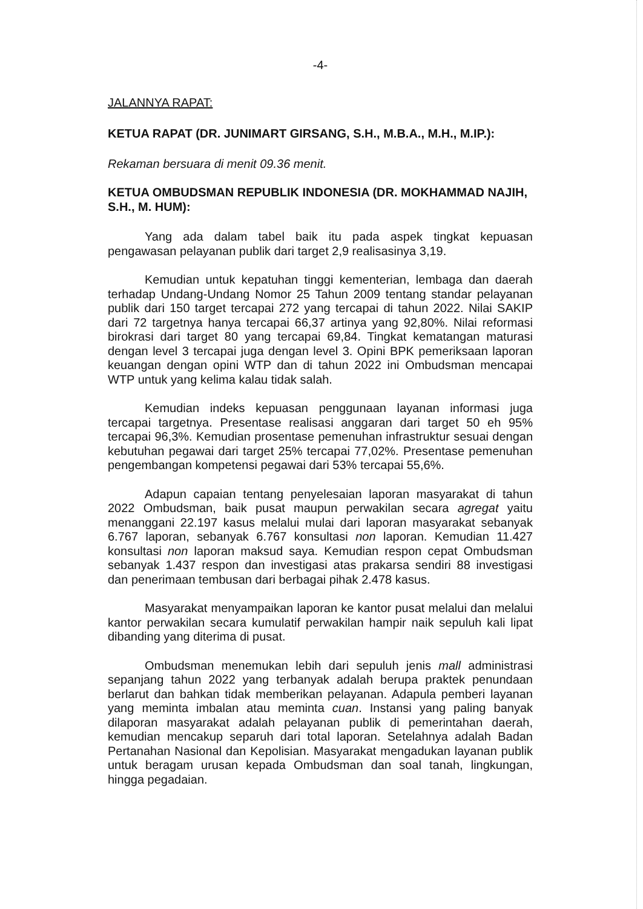-4-
JALANNYA RAPAT:
KETUA RAPAT (DR. JUNIMART GIRSANG, S.H., M.B.A., M.H., M.IP.):
Rekaman bersuara di menit 09.36 menit.
KETUA OMBUDSMAN REPUBLIK INDONESIA (DR. MOKHAMMAD NAJIH, S.H., M. HUM):
Yang ada dalam tabel baik itu pada aspek tingkat kepuasan pengawasan pelayanan publik dari target 2,9 realisasinya 3,19.
Kemudian untuk kepatuhan tinggi kementerian, lembaga dan daerah terhadap Undang-Undang Nomor 25 Tahun 2009 tentang standar pelayanan publik dari 150 target tercapai 272 yang tercapai di tahun 2022. Nilai SAKIP dari 72 targetnya hanya tercapai 66,37 artinya yang 92,80%. Nilai reformasi birokrasi dari target 80 yang tercapai 69,84. Tingkat kematangan maturasi dengan level 3 tercapai juga dengan level 3. Opini BPK pemeriksaan laporan keuangan dengan opini WTP dan di tahun 2022 ini Ombudsman mencapai WTP untuk yang kelima kalau tidak salah.
Kemudian indeks kepuasan penggunaan layanan informasi juga tercapai targetnya. Presentase realisasi anggaran dari target 50 eh 95% tercapai 96,3%. Kemudian prosentase pemenuhan infrastruktur sesuai dengan kebutuhan pegawai dari target 25% tercapai 77,02%. Presentase pemenuhan pengembangan kompetensi pegawai dari 53% tercapai 55,6%.
Adapun capaian tentang penyelesaian laporan masyarakat di tahun 2022 Ombudsman, baik pusat maupun perwakilan secara agregat yaitu menanggani 22.197 kasus melalui mulai dari laporan masyarakat sebanyak 6.767 laporan, sebanyak 6.767 konsultasi non laporan. Kemudian 11.427 konsultasi non laporan maksud saya. Kemudian respon cepat Ombudsman sebanyak 1.437 respon dan investigasi atas prakarsa sendiri 88 investigasi dan penerimaan tembusan dari berbagai pihak 2.478 kasus.
Masyarakat menyampaikan laporan ke kantor pusat melalui dan melalui kantor perwakilan secara kumulatif perwakilan hampir naik sepuluh kali lipat dibanding yang diterima di pusat.
Ombudsman menemukan lebih dari sepuluh jenis mall administrasi sepanjang tahun 2022 yang terbanyak adalah berupa praktek penundaan berlarut dan bahkan tidak memberikan pelayanan. Adapula pemberi layanan yang meminta imbalan atau meminta cuan. Instansi yang paling banyak dilaporan masyarakat adalah pelayanan publik di pemerintahan daerah, kemudian mencakup separuh dari total laporan. Setelahnya adalah Badan Pertanahan Nasional dan Kepolisian. Masyarakat mengadukan layanan publik untuk beragam urusan kepada Ombudsman dan soal tanah, lingkungan, hingga pegadaian.